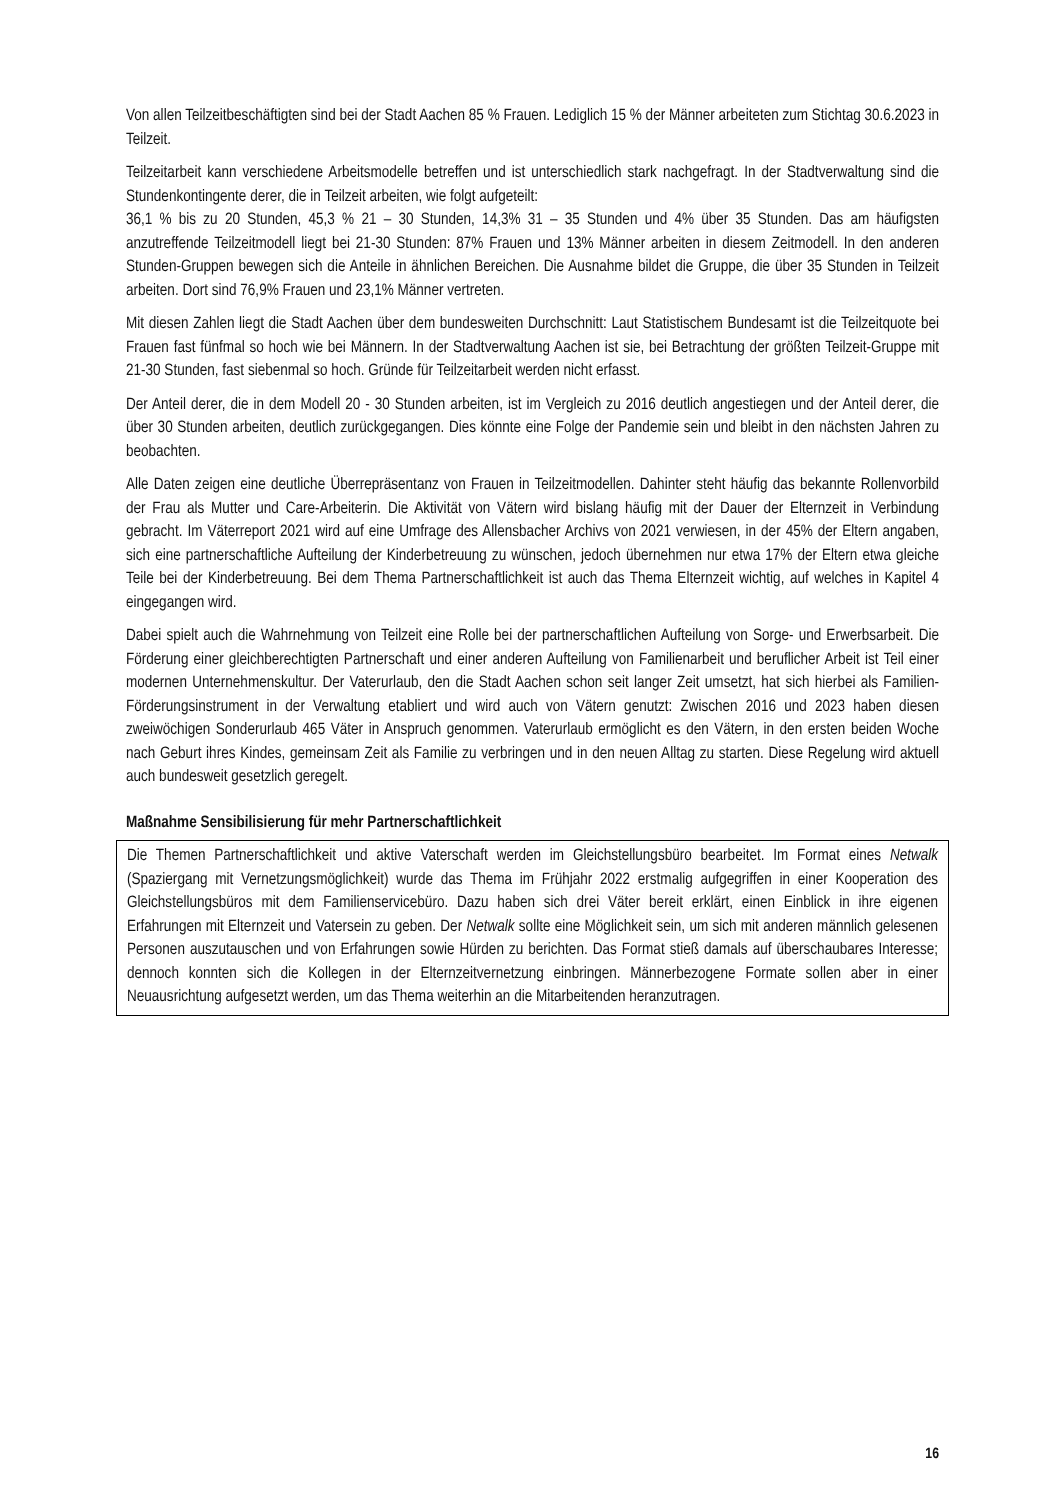Von allen Teilzeitbeschäftigten sind bei der Stadt Aachen 85 % Frauen. Lediglich 15 % der Männer arbeiteten zum Stichtag 30.6.2023 in Teilzeit.
Teilzeitarbeit kann verschiedene Arbeitsmodelle betreffen und ist unterschiedlich stark nachgefragt. In der Stadtverwaltung sind die Stundenkontingente derer, die in Teilzeit arbeiten, wie folgt aufgeteilt:
36,1 % bis zu 20 Stunden, 45,3 % 21 – 30 Stunden, 14,3% 31 – 35 Stunden und 4% über 35 Stunden. Das am häufigsten anzutreffende Teilzeitmodell liegt bei 21-30 Stunden: 87% Frauen und 13% Männer arbeiten in diesem Zeitmodell. In den anderen Stunden-Gruppen bewegen sich die Anteile in ähnlichen Bereichen. Die Ausnahme bildet die Gruppe, die über 35 Stunden in Teilzeit arbeiten. Dort sind 76,9% Frauen und 23,1% Männer vertreten.
Mit diesen Zahlen liegt die Stadt Aachen über dem bundesweiten Durchschnitt: Laut Statistischem Bundesamt ist die Teilzeitquote bei Frauen fast fünfmal so hoch wie bei Männern. In der Stadtverwaltung Aachen ist sie, bei Betrachtung der größten Teilzeit-Gruppe mit 21-30 Stunden, fast siebenmal so hoch. Gründe für Teilzeitarbeit werden nicht erfasst.
Der Anteil derer, die in dem Modell 20 - 30 Stunden arbeiten, ist im Vergleich zu 2016 deutlich angestiegen und der Anteil derer, die über 30 Stunden arbeiten, deutlich zurückgegangen. Dies könnte eine Folge der Pandemie sein und bleibt in den nächsten Jahren zu beobachten.
Alle Daten zeigen eine deutliche Überrepräsentanz von Frauen in Teilzeitmodellen. Dahinter steht häufig das bekannte Rollenvorbild der Frau als Mutter und Care-Arbeiterin. Die Aktivität von Vätern wird bislang häufig mit der Dauer der Elternzeit in Verbindung gebracht. Im Väterreport 2021 wird auf eine Umfrage des Allensbacher Archivs von 2021 verwiesen, in der 45% der Eltern angaben, sich eine partnerschaftliche Aufteilung der Kinderbetreuung zu wünschen, jedoch übernehmen nur etwa 17% der Eltern etwa gleiche Teile bei der Kinderbetreuung. Bei dem Thema Partnerschaftlichkeit ist auch das Thema Elternzeit wichtig, auf welches in Kapitel 4 eingegangen wird.
Dabei spielt auch die Wahrnehmung von Teilzeit eine Rolle bei der partnerschaftlichen Aufteilung von Sorge- und Erwerbsarbeit. Die Förderung einer gleichberechtigten Partnerschaft und einer anderen Aufteilung von Familienarbeit und beruflicher Arbeit ist Teil einer modernen Unternehmenskultur. Der Vaterurlaub, den die Stadt Aachen schon seit langer Zeit umsetzt, hat sich hierbei als Familien-Förderungsinstrument in der Verwaltung etabliert und wird auch von Vätern genutzt: Zwischen 2016 und 2023 haben diesen zweiwöchigen Sonderurlaub 465 Väter in Anspruch genommen. Vaterurlaub ermöglicht es den Vätern, in den ersten beiden Woche nach Geburt ihres Kindes, gemeinsam Zeit als Familie zu verbringen und in den neuen Alltag zu starten. Diese Regelung wird aktuell auch bundesweit gesetzlich geregelt.
Maßnahme Sensibilisierung für mehr Partnerschaftlichkeit
Die Themen Partnerschaftlichkeit und aktive Vaterschaft werden im Gleichstellungsbüro bearbeitet. Im Format eines Netwalk (Spaziergang mit Vernetzungsmöglichkeit) wurde das Thema im Frühjahr 2022 erstmalig aufgegriffen in einer Kooperation des Gleichstellungsbüros mit dem Familienservicebüro. Dazu haben sich drei Väter bereit erklärt, einen Einblick in ihre eigenen Erfahrungen mit Elternzeit und Vatersein zu geben. Der Netwalk sollte eine Möglichkeit sein, um sich mit anderen männlich gelesenen Personen auszutauschen und von Erfahrungen sowie Hürden zu berichten. Das Format stieß damals auf überschaubares Interesse; dennoch konnten sich die Kollegen in der Elternzeitvernetzung einbringen. Männerbezogene Formate sollen aber in einer Neuausrichtung aufgesetzt werden, um das Thema weiterhin an die Mitarbeitenden heranzutragen.
16